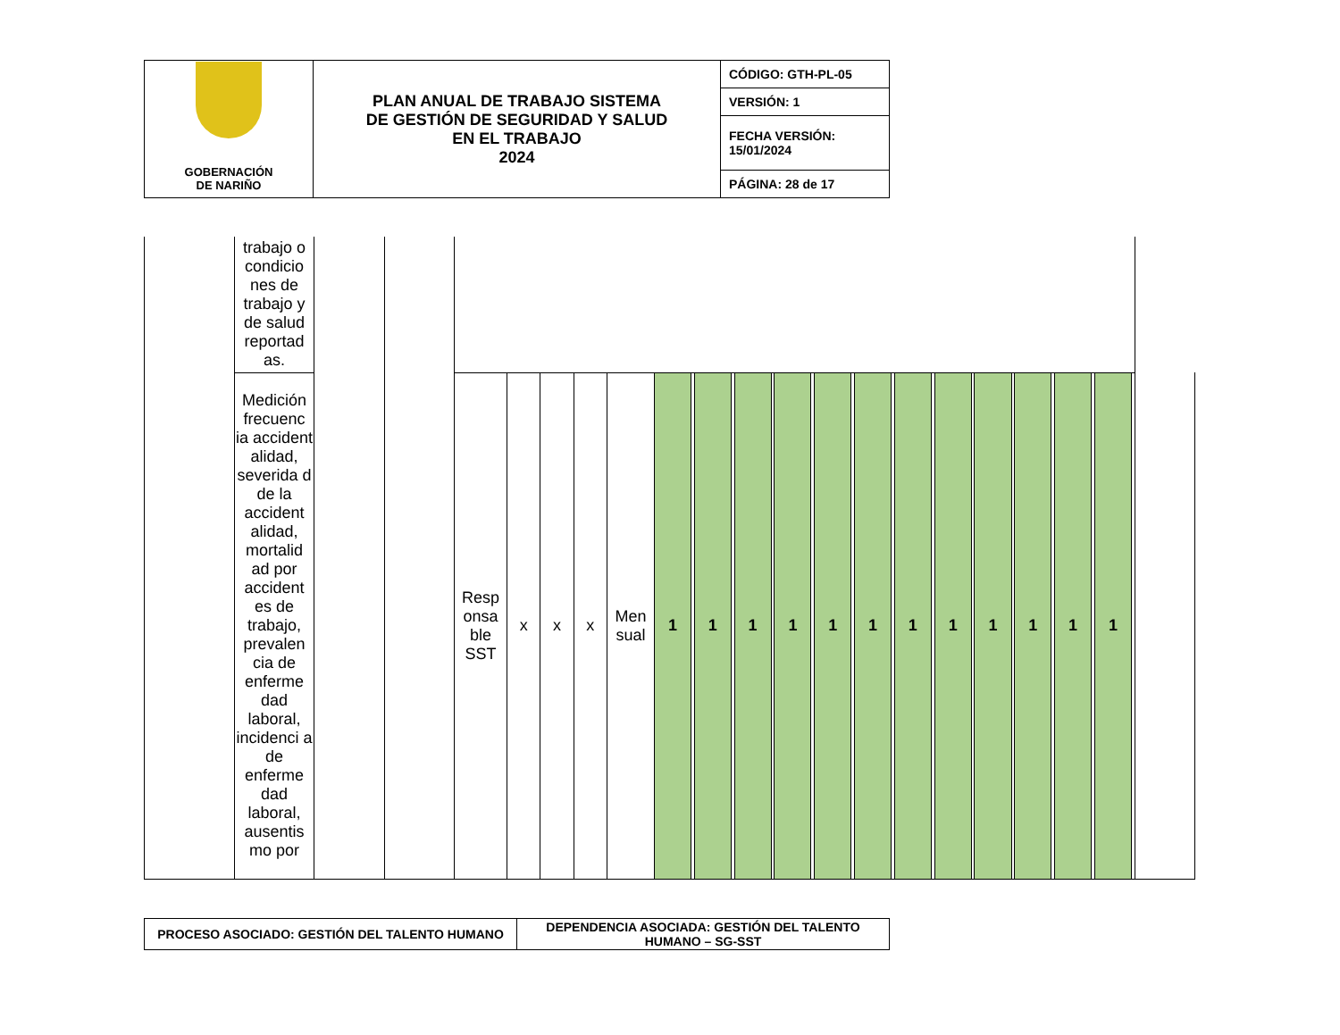| GOBERNACIÓN DE NARIÑO | PLAN ANUAL DE TRABAJO SISTEMA DE GESTIÓN DE SEGURIDAD Y SALUD EN EL TRABAJO 2024 | CÓDIGO: GTH-PL-05 |
| | | VERSIÓN: 1 |
| | | FECHA VERSIÓN: 15/01/2024 |
| | | PÁGINA: 28 de 17 |
| | trabajo o condicio nes de trabajo y de salud reportad as. | | | | | | | | | | | | | | | | | | | | | | | | | | | | | | | | |
| | Medición frecuenc ia accident alidad, severida d de la accident alidad, mortalid ad por accident es de trabajo, prevalen cia de enferme dad laboral, incidenci a de enferme dad laboral, ausentis mo por | | | Resp onsa ble SST | x | x | x | Men sual | 1 | | 1 | | 1 | | 1 | | 1 | | 1 | | 1 | | 1 | | 1 | | 1 | | 1 | | 1 | | |
| PROCESO ASOCIADO: GESTIÓN DEL TALENTO HUMANO | DEPENDENCIA ASOCIADA: GESTIÓN DEL TALENTO HUMANO – SG-SST |